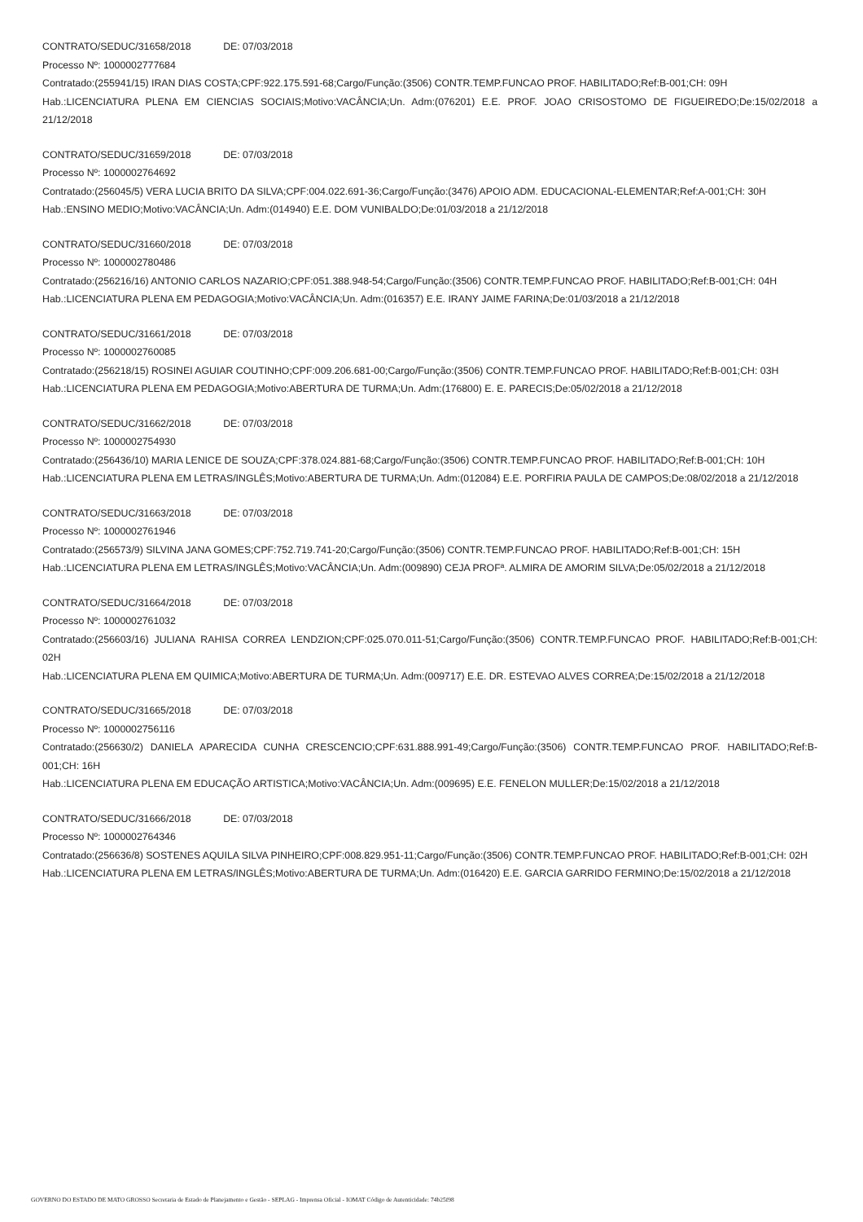CONTRATO/SEDUC/31658/2018 DE: 07/03/2018
Processo Nº: 1000002777684
Contratado:(255941/15) IRAN DIAS COSTA;CPF:922.175.591-68;Cargo/Função:(3506) CONTR.TEMP.FUNCAO PROF. HABILITADO;Ref:B-001;CH: 09H
Hab.:LICENCIATURA PLENA EM CIENCIAS SOCIAIS;Motivo:VACÂNCIA;Un. Adm:(076201) E.E. PROF. JOAO CRISOSTOMO DE FIGUEIREDO;De:15/02/2018 a 21/12/2018
CONTRATO/SEDUC/31659/2018 DE: 07/03/2018
Processo Nº: 1000002764692
Contratado:(256045/5) VERA LUCIA BRITO DA SILVA;CPF:004.022.691-36;Cargo/Função:(3476) APOIO ADM. EDUCACIONAL-ELEMENTAR;Ref:A-001;CH: 30H
Hab.:ENSINO MEDIO;Motivo:VACÂNCIA;Un. Adm:(014940) E.E. DOM VUNIBALDO;De:01/03/2018 a 21/12/2018
CONTRATO/SEDUC/31660/2018 DE: 07/03/2018
Processo Nº: 1000002780486
Contratado:(256216/16) ANTONIO CARLOS NAZARIO;CPF:051.388.948-54;Cargo/Função:(3506) CONTR.TEMP.FUNCAO PROF. HABILITADO;Ref:B-001;CH: 04H
Hab.:LICENCIATURA PLENA EM PEDAGOGIA;Motivo:VACÂNCIA;Un. Adm:(016357) E.E. IRANY JAIME FARINA;De:01/03/2018 a 21/12/2018
CONTRATO/SEDUC/31661/2018 DE: 07/03/2018
Processo Nº: 1000002760085
Contratado:(256218/15) ROSINEI AGUIAR COUTINHO;CPF:009.206.681-00;Cargo/Função:(3506) CONTR.TEMP.FUNCAO PROF. HABILITADO;Ref:B-001;CH: 03H
Hab.:LICENCIATURA PLENA EM PEDAGOGIA;Motivo:ABERTURA DE TURMA;Un. Adm:(176800) E. E. PARECIS;De:05/02/2018 a 21/12/2018
CONTRATO/SEDUC/31662/2018 DE: 07/03/2018
Processo Nº: 1000002754930
Contratado:(256436/10) MARIA LENICE DE SOUZA;CPF:378.024.881-68;Cargo/Função:(3506) CONTR.TEMP.FUNCAO PROF. HABILITADO;Ref:B-001;CH: 10H
Hab.:LICENCIATURA PLENA EM LETRAS/INGLÊS;Motivo:ABERTURA DE TURMA;Un. Adm:(012084) E.E. PORFIRIA PAULA DE CAMPOS;De:08/02/2018 a 21/12/2018
CONTRATO/SEDUC/31663/2018 DE: 07/03/2018
Processo Nº: 1000002761946
Contratado:(256573/9) SILVINA JANA GOMES;CPF:752.719.741-20;Cargo/Função:(3506) CONTR.TEMP.FUNCAO PROF. HABILITADO;Ref:B-001;CH: 15H
Hab.:LICENCIATURA PLENA EM LETRAS/INGLÊS;Motivo:VACÂNCIA;Un. Adm:(009890) CEJA PROFª. ALMIRA DE AMORIM SILVA;De:05/02/2018 a 21/12/2018
CONTRATO/SEDUC/31664/2018 DE: 07/03/2018
Processo Nº: 1000002761032
Contratado:(256603/16) JULIANA RAHISA CORREA LENDZION;CPF:025.070.011-51;Cargo/Função:(3506) CONTR.TEMP.FUNCAO PROF. HABILITADO;Ref:B-001;CH: 02H
Hab.:LICENCIATURA PLENA EM QUIMICA;Motivo:ABERTURA DE TURMA;Un. Adm:(009717) E.E. DR. ESTEVAO ALVES CORREA;De:15/02/2018 a 21/12/2018
CONTRATO/SEDUC/31665/2018 DE: 07/03/2018
Processo Nº: 1000002756116
Contratado:(256630/2) DANIELA APARECIDA CUNHA CRESCENCIO;CPF:631.888.991-49;Cargo/Função:(3506) CONTR.TEMP.FUNCAO PROF. HABILITADO;Ref:B-001;CH: 16H
Hab.:LICENCIATURA PLENA EM EDUCAÇÃO ARTISTICA;Motivo:VACÂNCIA;Un. Adm:(009695) E.E. FENELON MULLER;De:15/02/2018 a 21/12/2018
CONTRATO/SEDUC/31666/2018 DE: 07/03/2018
Processo Nº: 1000002764346
Contratado:(256636/8) SOSTENES AQUILA SILVA PINHEIRO;CPF:008.829.951-11;Cargo/Função:(3506) CONTR.TEMP.FUNCAO PROF. HABILITADO;Ref:B-001;CH: 02H
Hab.:LICENCIATURA PLENA EM LETRAS/INGLÊS;Motivo:ABERTURA DE TURMA;Un. Adm:(016420) E.E. GARCIA GARRIDO FERMINO;De:15/02/2018 a 21/12/2018
GOVERNO DO ESTADO DE MATO GROSSO Secretaria de Estado de Planejamento e Gestão - SEPLAG - Imprensa Oficial - IOMAT Código de Autenticidade: 74b25f98